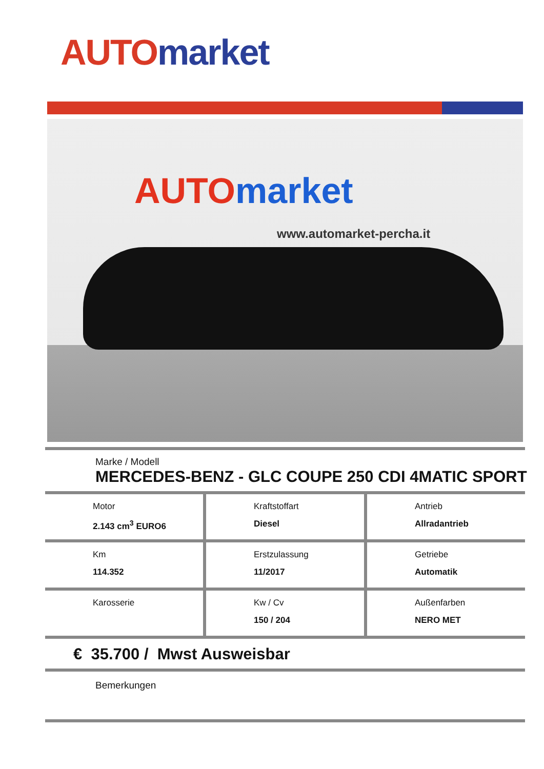AUTO market
AUTOmarket
www.automarket-percha.it
Marke / Modell
MERCEDES-BENZ - GLC COUPE 250 CDI 4MATIC SPORT
Motor
2.143 cm<sup>3</sup> EURO6
Kraftstoffart
Diesel
Antrieb
Allradantrieb
Km
114.352
Erstzulassung
11/2017
Getriebe
Automatik
Karosserie Kw / Cv
150 / 204
Außenfarben
NERO MET
€ 35.700 / Mwst Ausweisbar
Bemerkungen